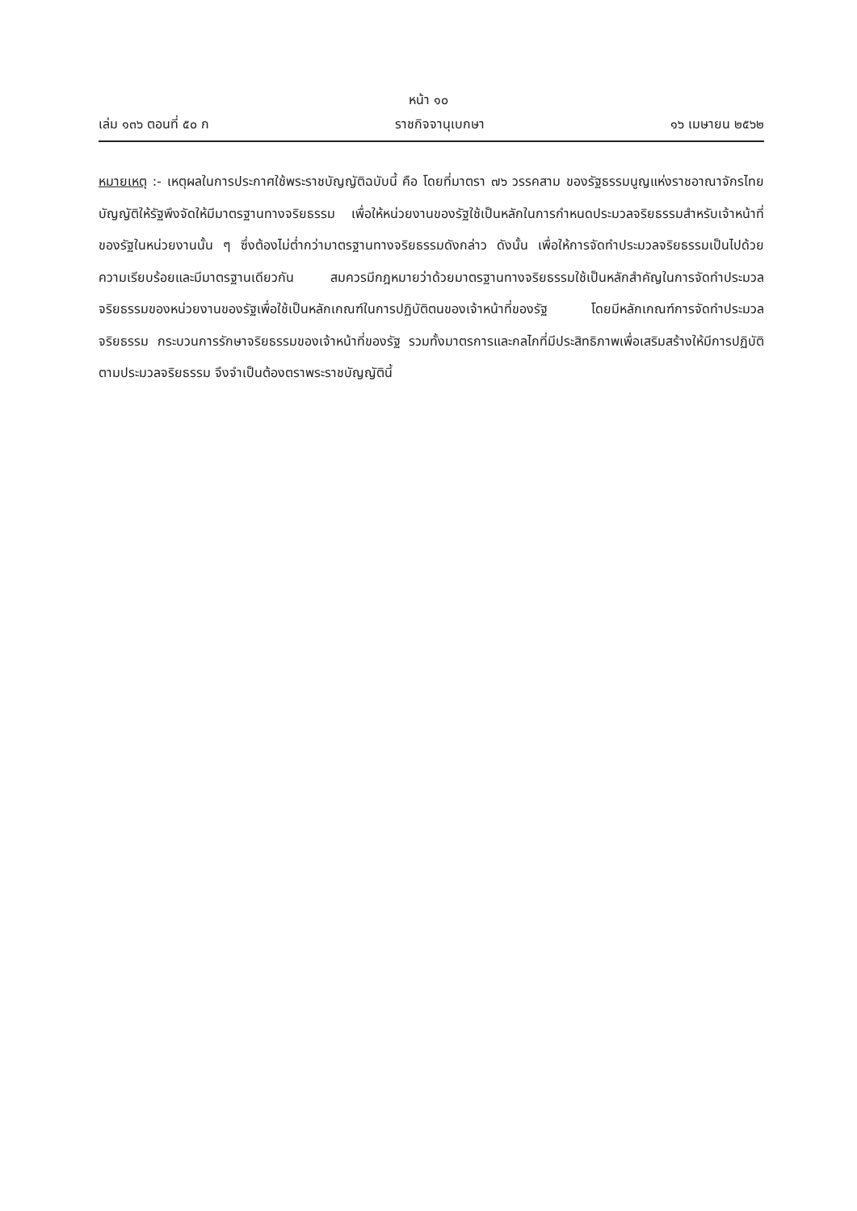หน้า ๑๐
เล่ม ๑๓๖ ตอนที่ ๕๐ ก ราชกิจจานุเบกษา ๑๖ เมษายน ๒๕๖๒
หมายเหตุ :- เหตุผลในการประกาศใช้พระราชบัญญัติฉบับนี้ คือ โดยที่มาตรา ๗๖ วรรคสาม ของรัฐธรรมนูญแห่งราชอาณาจักรไทย บัญญัติให้รัฐพึงจัดให้มีมาตรฐานทางจริยธรรม เพื่อให้หน่วยงานของรัฐใช้เป็นหลักในการกำหนดประมวลจริยธรรมสำหรับเจ้าหน้าที่ของรัฐในหน่วยงานนั้น ๆ ซึ่งต้องไม่ต่ำกว่ามาตรฐานทางจริยธรรมดังกล่าว ดังนั้น เพื่อให้การจัดทำประมวลจริยธรรมเป็นไปด้วยความเรียบร้อยและมีมาตรฐานเดียวกัน สมควรมีกฎหมายว่าด้วยมาตรฐานทางจริยธรรมใช้เป็นหลักสำคัญในการจัดทำประมวลจริยธรรมของหน่วยงานของรัฐเพื่อใช้เป็นหลักเกณฑ์ในการปฏิบัติตนของเจ้าหน้าที่ของรัฐ โดยมีหลักเกณฑ์การจัดทำประมวลจริยธรรม กระบวนการรักษาจริยธรรมของเจ้าหน้าที่ของรัฐ รวมทั้งมาตรการและกลไกที่มีประสิทธิภาพเพื่อเสริมสร้างให้มีการปฏิบัติตามประมวลจริยธรรม จึงจำเป็นต้องตราพระราชบัญญัตินี้